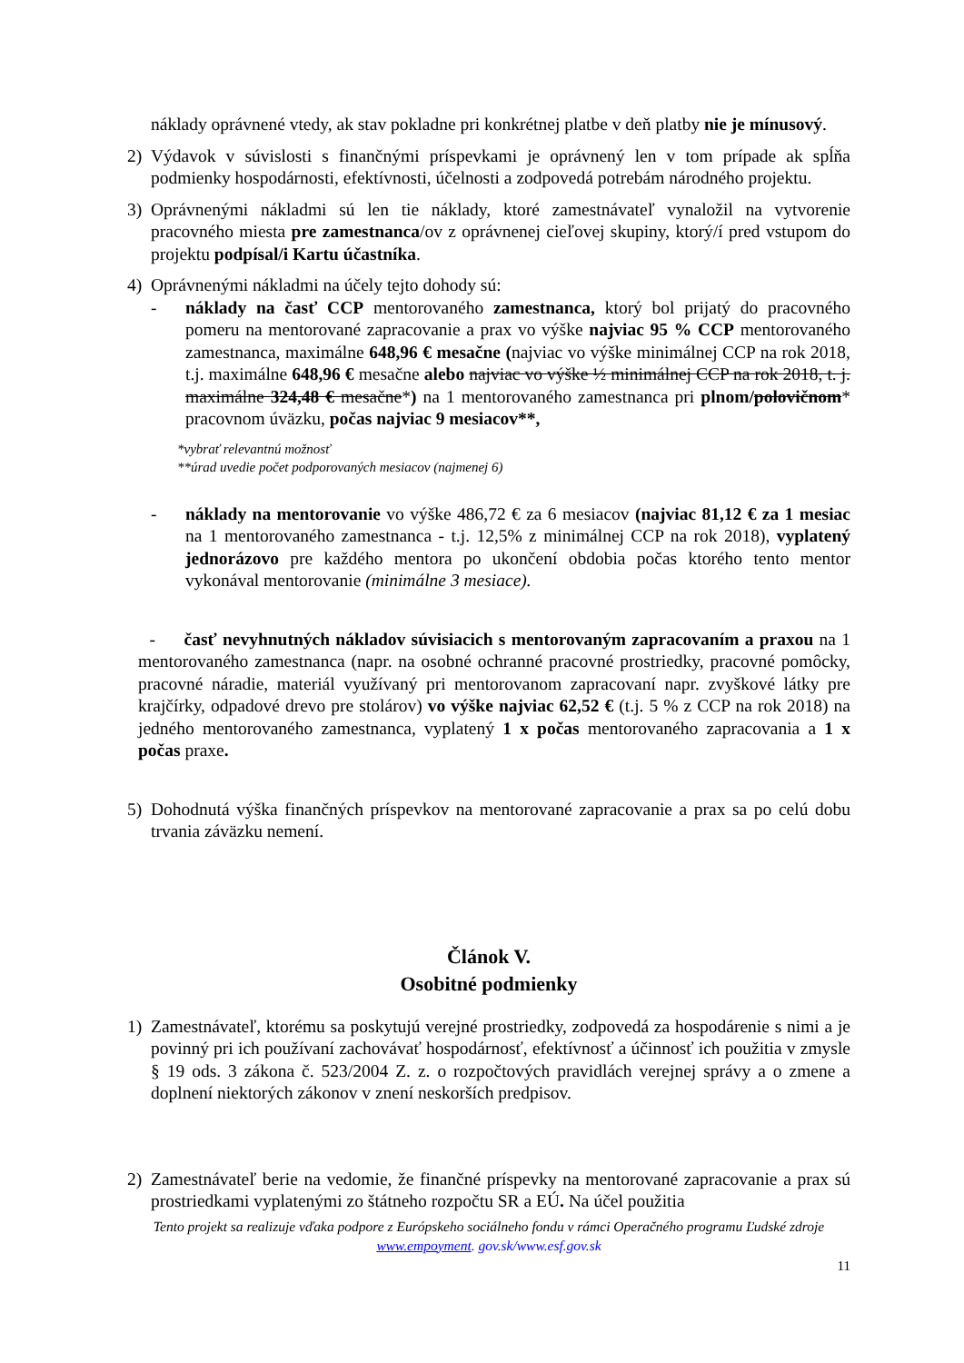náklady oprávnené vtedy, ak stav pokladne pri konkrétnej platbe v deň platby nie je mínusový.
2) Výdavok v súvislosti s finančnými príspevkami je oprávnený len v tom prípade ak spĺňa podmienky hospodárnosti, efektívnosti, účelnosti a zodpovedá potrebám národného projektu.
3) Oprávnenými nákladmi sú len tie náklady, ktoré zamestnávateľ vynaložil na vytvorenie pracovného miesta pre zamestnanca/ov z oprávnenej cieľovej skupiny, ktorý/í pred vstupom do projektu podpísal/i Kartu účastníka.
4) Oprávnenými nákladmi na účely tejto dohody sú:
- náklady na časť CCP mentorovaného zamestnanca, ktorý bol prijatý do pracovného pomeru na mentorované zapracovanie a prax vo výške najviac 95 % CCP mentorovaného zamestnanca, maximálne 648,96 € mesačne (najviac vo výške minimálnej CCP na rok 2018, t.j. maximálne 648,96 € mesačne alebo najviac vo výške ½ minimálnej CCP na rok 2018, t. j. maximálne 324,48 € mesačne*) na 1 mentorovaného zamestnanca pri plnom/polovičnom* pracovnom úväzku, počas najviac 9 mesiacov**,
*vybrať relevantnú možnosť
**úrad uvedie počet podporovaných mesiacov (najmenej 6)
- náklady na mentorovanie vo výške 486,72 € za 6 mesiacov (najviac 81,12 € za 1 mesiac na 1 mentorovaného zamestnanca - t.j. 12,5% z minimálnej CCP na rok 2018), vyplatený jednorázovo pre každého mentora po ukončení obdobia počas ktorého tento mentor vykonával mentorovanie (minimálne 3 mesiace).
- časť nevyhnutných nákladov súvisiacich s mentorovaným zapracovaním a praxou na 1 mentorovaného zamestnanca (napr. na osobné ochranné pracovné prostriedky, pracovné pomôcky, pracovné náradie, materiál využívaný pri mentorovanom zapracovaní napr. zvyškové látky pre krajčírky, odpadové drevo pre stolárov) vo výške najviac 62,52 € (t.j. 5 % z CCP na rok 2018) na jedného mentorovaného zamestnanca, vyplatený 1 x počas mentorovaného zapracovania a 1 x počas praxe.
5) Dohodnutá výška finančných príspevkov na mentorované zapracovanie a prax sa po celú dobu trvania záväzku nemení.
Článok V.
Osobitné podmienky
1) Zamestnávateľ, ktorému sa poskytujú verejné prostriedky, zodpovedá za hospodárenie s nimi a je povinný pri ich používaní zachovávať hospodárnosť, efektívnosť a účinnosť ich použitia v zmysle § 19 ods. 3 zákona č. 523/2004 Z. z. o rozpočtových pravidlách verejnej správy a o zmene a doplnení niektorých zákonov v znení neskorších predpisov.
2) Zamestnávateľ berie na vedomie, že finančné príspevky na mentorované zapracovanie a prax sú prostriedkami vyplatenými zo štátneho rozpočtu SR a EÚ. Na účel použitia
Tento projekt sa realizuje vďaka podpore z Európskeho sociálneho fondu v rámci Operačného programu Ľudské zdroje
www.empoyment. gov.sk/www.esf.gov.sk
11